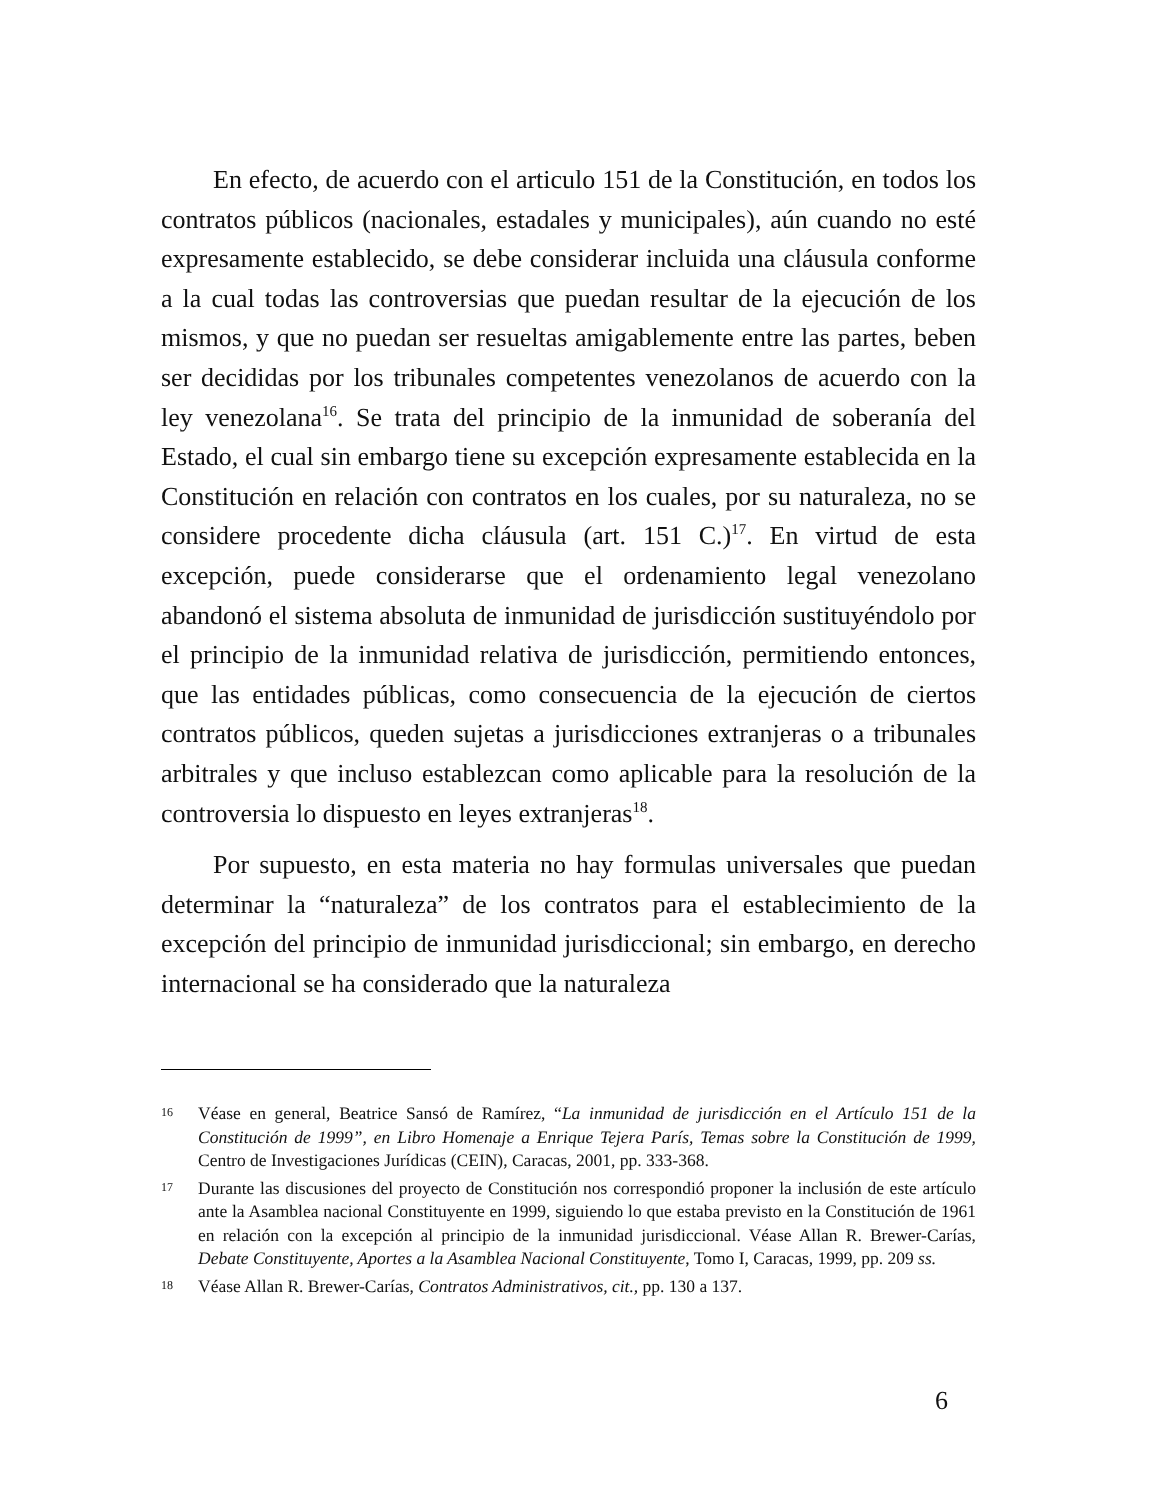En efecto, de acuerdo con el articulo 151 de la Constitución, en todos los contratos públicos (nacionales, estadales y municipales), aún cuando no esté expresamente establecido, se debe considerar incluida una cláusula conforme a la cual todas las controversias que puedan resultar de la ejecución de los mismos, y que no puedan ser resueltas amigablemente entre las partes, beben ser decididas por los tribunales competentes venezolanos de acuerdo con la ley venezolana<sup>16</sup>. Se trata del principio de la inmunidad de soberanía del Estado, el cual sin embargo tiene su excepción expresamente establecida en la Constitución en relación con contratos en los cuales, por su naturaleza, no se considere procedente dicha cláusula (art. 151 C.)<sup>17</sup>. En virtud de esta excepción, puede considerarse que el ordenamiento legal venezolano abandonó el sistema absoluta de inmunidad de jurisdicción sustituyéndolo por el principio de la inmunidad relativa de jurisdicción, permitiendo entonces, que las entidades públicas, como consecuencia de la ejecución de ciertos contratos públicos, queden sujetas a jurisdicciones extranjeras o a tribunales arbitrales y que incluso establezcan como aplicable para la resolución de la controversia lo dispuesto en leyes extranjeras<sup>18</sup>.
Por supuesto, en esta materia no hay formulas universales que puedan determinar la “naturaleza” de los contratos para el establecimiento de la excepción del principio de inmunidad jurisdiccional; sin embargo, en derecho internacional se ha considerado que la naturaleza
16 Véase en general, Beatrice Sansó de Ramírez, “La inmunidad de jurisdicción en el Artículo 151 de la Constitución de 1999”, en Libro Homenaje a Enrique Tejera París, Temas sobre la Constitución de 1999, Centro de Investigaciones Jurídicas (CEIN), Caracas, 2001, pp. 333-368.
17 Durante las discusiones del proyecto de Constitución nos correspondió proponer la inclusión de este artículo ante la Asamblea nacional Constituyente en 1999, siguiendo lo que estaba previsto en la Constitución de 1961 en relación con la excepción al principio de la inmunidad jurisdiccional. Véase Allan R. Brewer-Carías, Debate Constituyente, Aportes a la Asamblea Nacional Constituyente, Tomo I, Caracas, 1999, pp. 209 ss.
18 Véase Allan R. Brewer-Carías, Contratos Administrativos, cit., pp. 130 a 137.
6